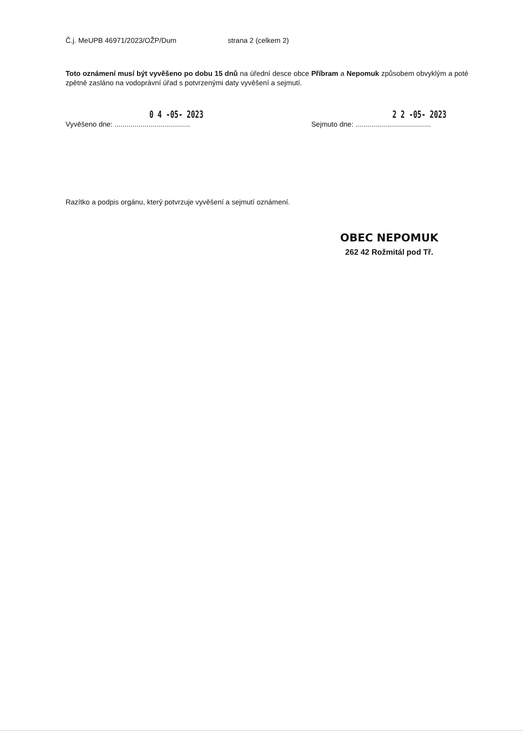Č.j. MeUPB 46971/2023/OŽP/Dum strana 2 (celkem 2)
Toto oznámení musí být vyvěšeno po dobu 15 dnů na úřední desce obce Příbram a Nepomuk způsobem obvyklým a poté zpětně zasláno na vodoprávní úřad s potvrzenými daty vyvěšení a sejmutí.
0 4 -05- 2023
Vyvěšeno dne: ......................................
2 2 -05- 2023
Sejmuto dne: ......................................
Razítko a podpis orgánu, který potvrzuje vyvěšení a sejmutí oznámení.
OBEC NEPOMUK
262 42 Rožmitál pod Tř.